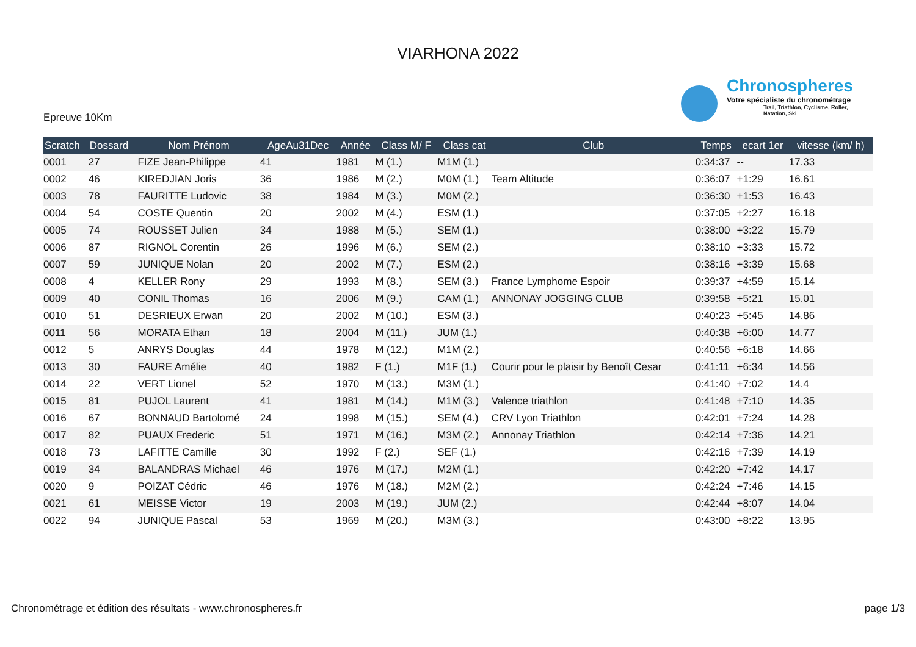VIARHONA 2022
Chronospheres
Votre spécialiste du chronométrage
Trail, Triathlon, Cyclisme, Roller, Natation, Ski
Epreuve 10Km
| Scratch | Dossard | Nom Prénom | AgeAu31Dec | Année | Class M/ F | Class cat | Club | Temps | ecart 1er | vitesse (km/ h) |
| --- | --- | --- | --- | --- | --- | --- | --- | --- | --- | --- |
| 0001 | 27 | FIZE Jean-Philippe | 41 | 1981 | M (1.) | M1M (1.) | | 0:34:37 | -- | 17.33 |
| 0002 | 46 | KIREDJIAN Joris | 36 | 1986 | M (2.) | M0M (1.) | Team Altitude | 0:36:07 | +1:29 | 16.61 |
| 0003 | 78 | FAURITTE Ludovic | 38 | 1984 | M (3.) | M0M (2.) | | 0:36:30 | +1:53 | 16.43 |
| 0004 | 54 | COSTE Quentin | 20 | 2002 | M (4.) | ESM (1.) | | 0:37:05 | +2:27 | 16.18 |
| 0005 | 74 | ROUSSET Julien | 34 | 1988 | M (5.) | SEM (1.) | | 0:38:00 | +3:22 | 15.79 |
| 0006 | 87 | RIGNOL Corentin | 26 | 1996 | M (6.) | SEM (2.) | | 0:38:10 | +3:33 | 15.72 |
| 0007 | 59 | JUNIQUE Nolan | 20 | 2002 | M (7.) | ESM (2.) | | 0:38:16 | +3:39 | 15.68 |
| 0008 | 4 | KELLER Rony | 29 | 1993 | M (8.) | SEM (3.) | France Lymphome Espoir | 0:39:37 | +4:59 | 15.14 |
| 0009 | 40 | CONIL Thomas | 16 | 2006 | M (9.) | CAM (1.) | ANNONAY JOGGING CLUB | 0:39:58 | +5:21 | 15.01 |
| 0010 | 51 | DESRIEUX Erwan | 20 | 2002 | M (10.) | ESM (3.) | | 0:40:23 | +5:45 | 14.86 |
| 0011 | 56 | MORATA Ethan | 18 | 2004 | M (11.) | JUM (1.) | | 0:40:38 | +6:00 | 14.77 |
| 0012 | 5 | ANRYS Douglas | 44 | 1978 | M (12.) | M1M (2.) | | 0:40:56 | +6:18 | 14.66 |
| 0013 | 30 | FAURE Amélie | 40 | 1982 | F (1.) | M1F (1.) | Courir pour le plaisir by Benoît Cesar | 0:41:11 | +6:34 | 14.56 |
| 0014 | 22 | VERT Lionel | 52 | 1970 | M (13.) | M3M (1.) | | 0:41:40 | +7:02 | 14.4 |
| 0015 | 81 | PUJOL Laurent | 41 | 1981 | M (14.) | M1M (3.) | Valence triathlon | 0:41:48 | +7:10 | 14.35 |
| 0016 | 67 | BONNAUD Bartolomé | 24 | 1998 | M (15.) | SEM (4.) | CRV Lyon Triathlon | 0:42:01 | +7:24 | 14.28 |
| 0017 | 82 | PUAUX Frederic | 51 | 1971 | M (16.) | M3M (2.) | Annonay Triathlon | 0:42:14 | +7:36 | 14.21 |
| 0018 | 73 | LAFITTE Camille | 30 | 1992 | F (2.) | SEF (1.) | | 0:42:16 | +7:39 | 14.19 |
| 0019 | 34 | BALANDRAS Michael | 46 | 1976 | M (17.) | M2M (1.) | | 0:42:20 | +7:42 | 14.17 |
| 0020 | 9 | POIZAT Cédric | 46 | 1976 | M (18.) | M2M (2.) | | 0:42:24 | +7:46 | 14.15 |
| 0021 | 61 | MEISSE Victor | 19 | 2003 | M (19.) | JUM (2.) | | 0:42:44 | +8:07 | 14.04 |
| 0022 | 94 | JUNIQUE Pascal | 53 | 1969 | M (20.) | M3M (3.) | | 0:43:00 | +8:22 | 13.95 |
Chronométrage et édition des résultats - www.chronospheres.fr page 1/3